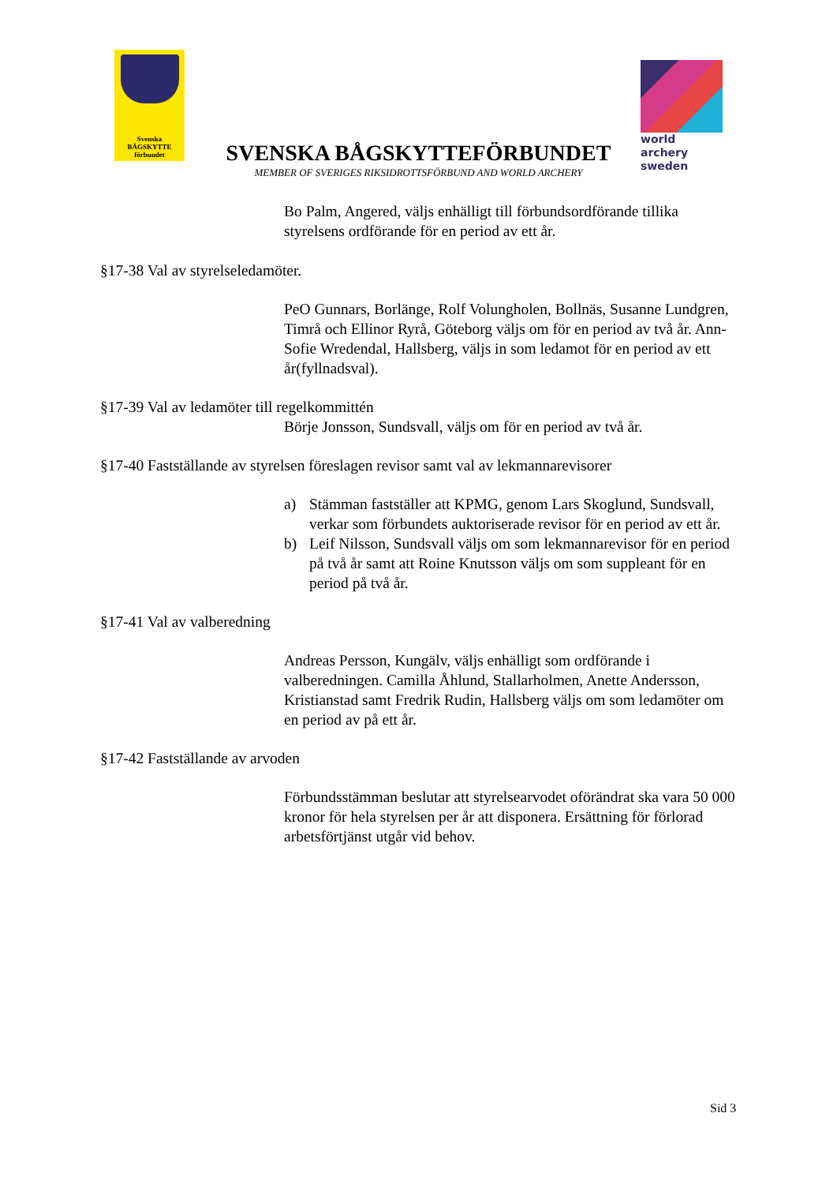Svenska
BÅGSKYTTE
förbundet
world archery
sweden
SVENSKA BÅGSKYTTEFÖRBUNDET
MEMBER OF SVERIGES RIKSIDROTTSFÖRBUND AND WORLD ARCHERY
Bo Palm, Angered, väljs enhälligt till förbundsordförande tillika styrelsens ordförande för en period av ett år.
§17-38 Val av styrelseledamöter.
PeO Gunnars, Borlänge, Rolf Volungholen, Bollnäs, Susanne Lundgren, Timrå och Ellinor Ryrå, Göteborg väljs om för en period av två år. Ann-Sofie Wredendal, Hallsberg, väljs in som ledamot för en period av ett år(fyllnadsval).
§17-39 Val av ledamöter till regelkommittén
Börje Jonsson, Sundsvall, väljs om för en period av två år.
§17-40 Fastställande av styrelsen föreslagen revisor samt val av lekmannarevisorer
a) Stämman fastställer att KPMG, genom Lars Skoglund, Sundsvall, verkar som förbundets auktoriserade revisor för en period av ett år.
b) Leif Nilsson, Sundsvall väljs om som lekmannarevisor för en period på två år samt att Roine Knutsson väljs om som suppleant för en period på två år.
§17-41 Val av valberedning
Andreas Persson, Kungälv, väljs enhälligt som ordförande i valberedningen. Camilla Åhlund, Stallarholmen, Anette Andersson, Kristianstad samt Fredrik Rudin, Hallsberg väljs om som ledamöter om en period av på ett år.
§17-42 Fastställande av arvoden
Förbundsstämman beslutar att styrelsearvodet oförändrat ska vara 50 000 kronor för hela styrelsen per år att disponera. Ersättning för förlorad arbetsförtjänst utgår vid behov.
Sid 3